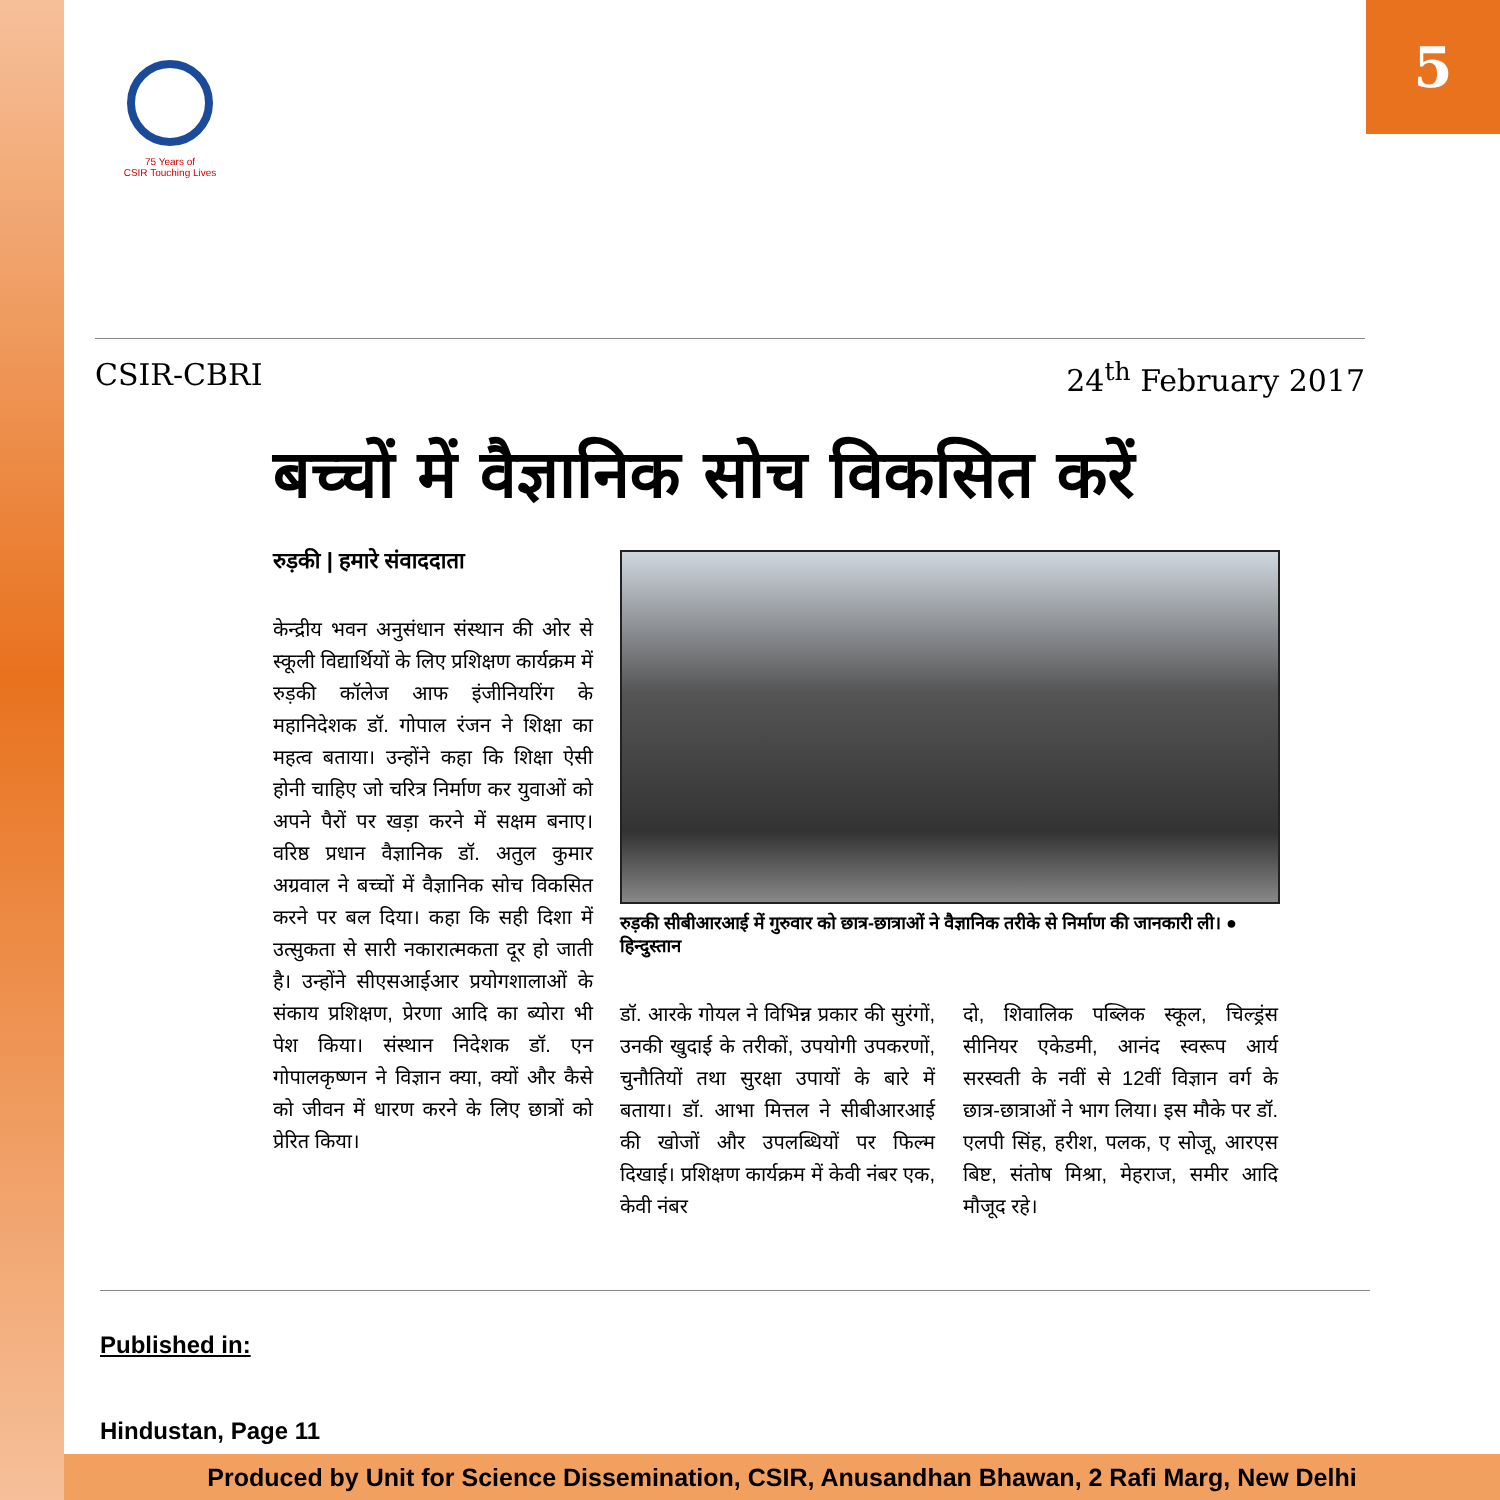75 Years of
CSIR Touching Lives
5
CSIR-CBRI 24<sup>th</sup> February 2017
बच्चों में वैज्ञानिक सोच विकसित करें
रुड़की | हमारे संवाददाता
केन्द्रीय भवन अनुसंधान संस्थान की ओर से स्कूली विद्यार्थियों के लिए प्रशिक्षण कार्यक्रम में रुड़की कॉलेज आफ इंजीनियरिंग के महानिदेशक डॉ. गोपाल रंजन ने शिक्षा का महत्व बताया। उन्होंने कहा कि शिक्षा ऐसी होनी चाहिए जो चरित्र निर्माण कर युवाओं को अपने पैरों पर खड़ा करने में सक्षम बनाए। वरिष्ठ प्रधान वैज्ञानिक डॉ. अतुल कुमार अग्रवाल ने बच्चों में वैज्ञानिक सोच विकसित करने पर बल दिया। कहा कि सही दिशा में उत्सुकता से सारी नकारात्मकता दूर हो जाती है। उन्होंने सीएसआईआर प्रयोगशालाओं के संकाय प्रशिक्षण, प्रेरणा आदि का ब्योरा भी पेश किया। संस्थान निदेशक डॉ. एन गोपालकृष्णन ने विज्ञान क्या, क्यों और कैसे को जीवन में धारण करने के लिए छात्रों को प्रेरित किया।
रुड़की सीबीआरआई में गुरुवार को छात्र-छात्राओं ने वैज्ञानिक तरीके से निर्माण की जानकारी ली। ● हिन्दुस्तान
डॉ. आरके गोयल ने विभिन्न प्रकार की सुरंगों, उनकी खुदाई के तरीकों, उपयोगी उपकरणों, चुनौतियों तथा सुरक्षा उपायों के बारे में बताया। डॉ. आभा मित्तल ने सीबीआरआई की खोजों और उपलब्धियों पर फिल्म दिखाई। प्रशिक्षण कार्यक्रम में केवी नंबर एक, केवी नंबर
दो, शिवालिक पब्लिक स्कूल, चिल्ड्रंस सीनियर एकेडमी, आनंद स्वरूप आर्य सरस्वती के नवीं से 12वीं विज्ञान वर्ग के छात्र-छात्राओं ने भाग लिया। इस मौके पर डॉ. एलपी सिंह, हरीश, पलक, ए सोजू, आरएस बिष्ट, संतोष मिश्रा, मेहराज, समीर आदि मौजूद रहे।
Published in:
Hindustan, Page 11
Produced by Unit for Science Dissemination, CSIR, Anusandhan Bhawan, 2 Rafi Marg, New Delhi